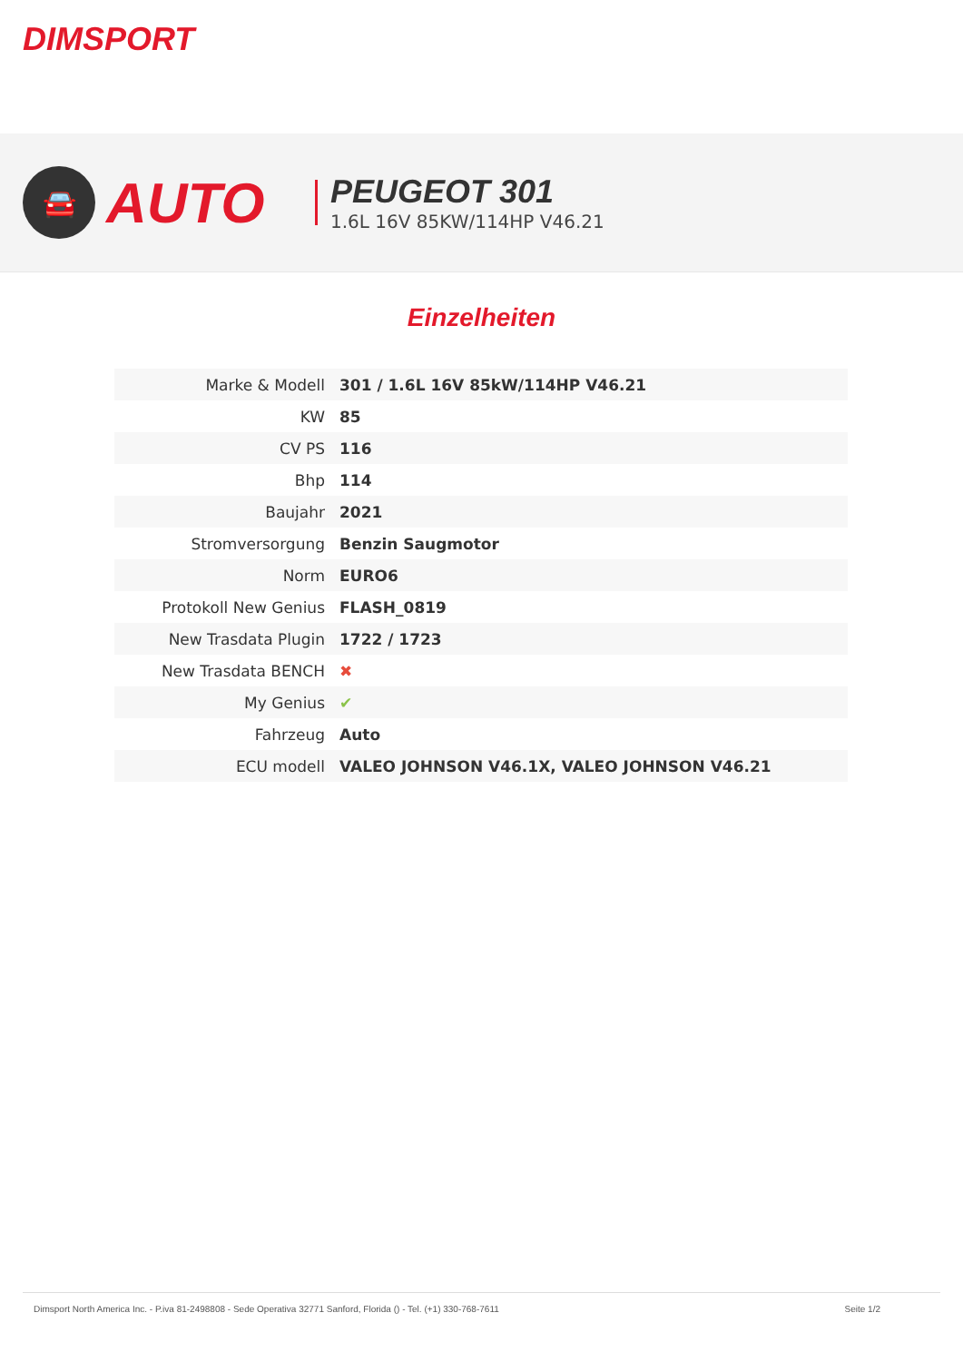DIMSPORT
🚘
AUTO
PEUGEOT 301
1.6L 16V 85KW/114HP V46.21
Einzelheiten
| Marke & Modell | 301 / 1.6L 16V 85kW/114HP V46.21 |
| KW | 85 |
| CV PS | 116 |
| Bhp | 114 |
| Baujahr | 2021 |
| Stromversorgung | Benzin Saugmotor |
| Norm | EURO6 |
| Protokoll New Genius | FLASH_0819 |
| New Trasdata Plugin | 1722 / 1723 |
| New Trasdata BENCH | ✖ |
| My Genius | ✔ |
| Fahrzeug | Auto |
| ECU modell | VALEO JOHNSON V46.1X, VALEO JOHNSON V46.21 |
Dimsport North America Inc. - P.iva 81-2498808 - Sede Operativa 32771 Sanford, Florida () - Tel. (+1) 330-768-7611 Seite 1/2